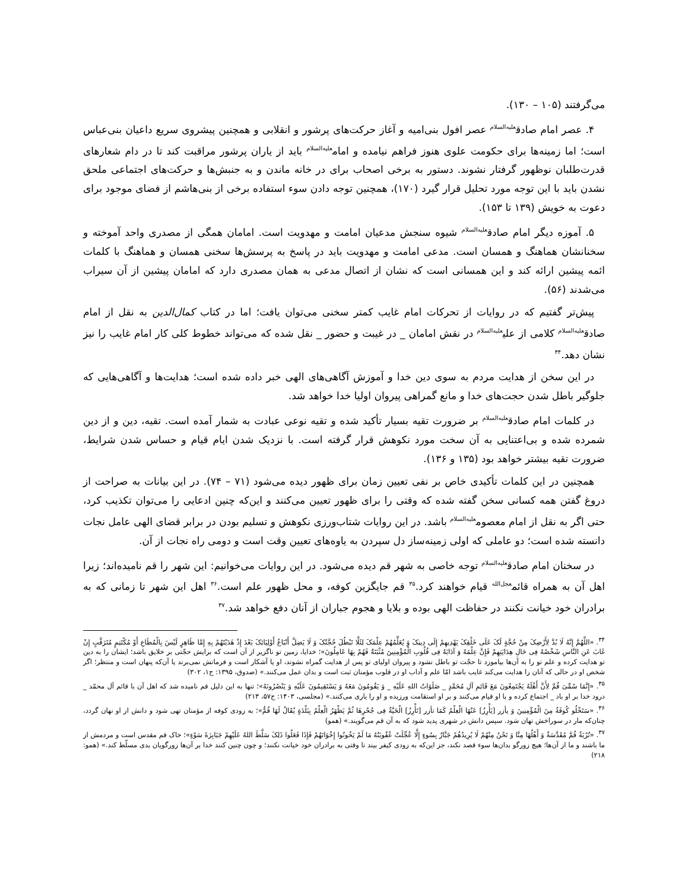می‌گرفتند (۱۰۵ – ۱۳۰).
۴. عصر امام صادق<sup>علیه‌السلام</sup> عصر افول بنی‌امیه و آغاز حرکت‌های پرشور و انقلابی و همچنین پیشروی سریع داعیان بنی‌عباس است؛ اما زمینه‌ها برای حکومت علوی هنوز فراهم نیامده و امام<sup>علیه‌السلام</sup> باید از یاران پرشور مراقبت کند تا در دام شعارهای قدرت‌طلبان نوظهور گرفتار نشوند. دستور به برخی اصحاب برای در خانه ماندن و به جنبش‌ها و حرکت‌های اجتماعی ملحق نشدن باید با این توجه مورد تحلیل قرار گیرد (۱۷۰)، همچنین توجه دادن سوء استفاده برخی از بنی‌هاشم از فضای موجود برای دعوت به خویش (۱۳۹ تا ۱۵۳).
۵. آموزه دیگر امام صادق<sup>علیه‌السلام</sup> شیوه سنجش مدعیان امامت و مهدویت است. امامان همگی از مصدری واحد آموخته و سخنانشان هماهنگ و همسان است. مدعی امامت و مهدویت باید در پاسخ به پرسش‌ها سخنی همسان و هماهنگ با کلمات ائمه پیشین ارائه کند و این همسانی است که نشان از اتصال مدعی به همان مصدری دارد که امامان پیشین از آن سیراب می‌شدند (۵۶).
پیش‌تر گفتیم که در روایات از تحرکات امام غایب کمتر سخنی می‌توان یافت؛ اما در کتاب کمال‌الدین به نقل از امام صادق<sup>علیه‌السلام</sup> کلامی از علی<sup>علیه‌السلام</sup> در نقش امامان _ در غیبت و حضور _ نقل شده که می‌تواند خطوط کلی کار امام غایب را نیز نشان دهد.<sup>۳۴</sup>
در این سخن از هدایت مردم به سوی دین خدا و آموزش آگاهی‌های الهی خبر داده شده است؛ هدایت‌ها و آگاهی‌هایی که جلوگیر باطل شدن حجت‌های خدا و مانع گمراهی پیروان اولیا خدا خواهد شد.
در کلمات امام صادق<sup>علیه‌السلام</sup> بر ضرورت تقیه بسیار تأکید شده و تقیه نوعی عبادت به شمار آمده است. تقیه، دین و از دین شمرده شده و بی‌اعتنایی به آن سخت مورد نکوهش قرار گرفته است. با نزدیک شدن ایام قیام و حساس شدن شرایط، ضرورت تقیه بیشتر خواهد بود (۱۳۵ و ۱۳۶).
همچنین در این کلمات تأکیدی خاص بر نفی تعیین زمان برای ظهور دیده می‌شود (۷۱ – ۷۴). در این بیانات به صراحت از دروغ گفتن همه کسانی سخن گفته شده که وقتی را برای ظهور تعیین می‌کنند و این‌که چنین ادعایی را می‌توان تکذیب کرد، حتی اگر به نقل از امام معصوم<sup>علیه‌السلام</sup> باشد. در این روایات شتاب‌ورزی نکوهش و تسلیم بودن در برابر قضای الهی عامل نجات دانسته شده است؛ دو عاملی که اولی زمینه‌ساز دل سپردن به یاوه‌های تعیین وقت است و دومی راه نجات از آن.
در سخنان امام صادق<sup>علیه‌السلام</sup> توجه خاصی به شهر قم دیده می‌شود. در این روایات می‌خوانیم: این شهر را قم نامیده‌اند؛ زیرا اهل آن به همراه قائم<sup>عجل‌الله</sup> قیام خواهند کرد.<sup>۳۵</sup> قم جایگزین کوفه، و محل ظهور علم است.<sup>۳۶</sup> اهل این شهر تا زمانی که به برادران خود خیانت نکنند در حفاظت الهی بوده و بلایا و هجوم جباران از آنان دفع خواهد شد.<sup>۳۷</sup>
<sup>۳۴</sup>. «اللَّهُمَّ إِنَّهُ لَا بُدَّ لِأَرْضِکَ مِنْ حُجَّةٍ لَکَ عَلَى خَلْقِکَ یَهْدِیهِمْ إِلَى دِینِکَ وَ یُعَلِّمُهُمْ عِلْمَکَ لِئَلَّا تَبْطُلَ حُجَّتُکَ وَ لَا یَضِلَّ أَتْبَاعُ أَوْلِیَائِکَ بَعْدَ إِذْ هَدَیْتَهُمْ بِهِ إِمَّا ظَاهِرٍ لَیْسَ بِالْمُطَاعِ أَوْ مُکْتَتِمٍ مُتَرَقَّبٍ إِنْ غَابَ عَنِ النَّاسِ شَخْصُهُ فِی حَالِ هِدَایَتِهِمْ فَإِنَّ عِلْمَهُ وَ آدَابَهُ فِی قُلُوبِ الْمُؤْمِنِینَ مُثْبَتَةٌ فَهُمْ بِهَا عَامِلُونَ»؛ خدایا، زمین تو ناگزیر از آن است که برایش حجّتی بر خلایق باشد؛ ایشان را به دین تو هدایت کرده و علم تو را به آن‌ها بیاموزد تا حجّت تو باطل نشود و پیروان اولیای تو پس از هدایت گمراه نشوند، او یا آشکار است و فرمانش نمی‌برند یا آن‌که پنهان است و منتظر؛ اگر شخص او در حالی که آنان را هدایت می‌کند غایب باشد امّا علم و آداب او در قلوب مؤمنان ثبت است و بدان عمل می‌کنند.» (صدوق، ۱۳۹۵: ج۱، ۳۰۲)
<sup>۳۵</sup>. «إِنَّمَا سُمِّیَ قُمَّ لِأَنَّ أَهْلَهُ یَجْتَمِعُونَ مَعَ قَائِمِ آلِ مُحَمَّدٍ _ صَلَوَاتُ اللهِ عَلَیْهِ _ وَ یَقُومُونَ مَعَهُ وَ یَسْتَقِیمُونَ عَلَیْهِ وَ یَنْصُرُونَهُ»؛ تنها به این دلیل قم نامیده شد که اهل آن با قائم آل محمّد _ درود خدا بر او باد _ اجتماع کرده و با او قیام می‌کنند و بر او استقامت ورزیده و او را یاری می‌کنند.» (مجلسی، ۱۴۰۳: ج۵۷، ۲۱۳)
<sup>۳۶</sup>. «سَتَخْلُو کُوفَةُ مِنَ الْمُؤْمِنِینَ وَ یأزر [یَأْرِزُ] عَنْهَا الْعِلْمُ کَمَا تأزر [تَأْرِزُ] الْحَیَّةُ فِی جُحْرِهَا ثُمَّ یَظْهَرُ الْعِلْمُ بِبَلْدَةٍ یُقَالُ لَهَا قُمُّ»؛ به زودی کوفه از مؤمنان تهی شود و دانش از او نهان گردد، چنان‌که مار در سوراخش نهان شود. سپس دانش در شهری پدید شود که به آن قم می‌گویند.» (همو)
<sup>۳۷</sup>. «تُرْبَةُ قُمَّ مُقَدَّسَةٌ وَ أَهْلُهَا مِنَّا وَ نَحْنُ مِنْهُمْ لَا یُرِیدُهُمْ جَبَّارٌ بِسُوءٍ إِلَّا عُجِّلَتْ عُقُوبَتُهُ مَا لَمْ یَخُونُوا إِخْوَانَهُمْ فَإِذَا فَعَلُوا ذَلِکَ سَلَّطَ اللهُ عَلَیْهِمْ جَبَابِرَةَ سَوْءٍ»؛ خاک قم مقدس است و مردمش از ما باشند و ما از آن‌ها؛ هیچ زورگو بدان‌ها سوء قصد نکند، جز این‌که به زودی کیفر بیند تا وقتی به برادران خود خیانت نکنند؛ و چون چنین کنند خدا بر آن‌ها زورگویان بدی مسلّط کند.» (همو: ۲۱۸)